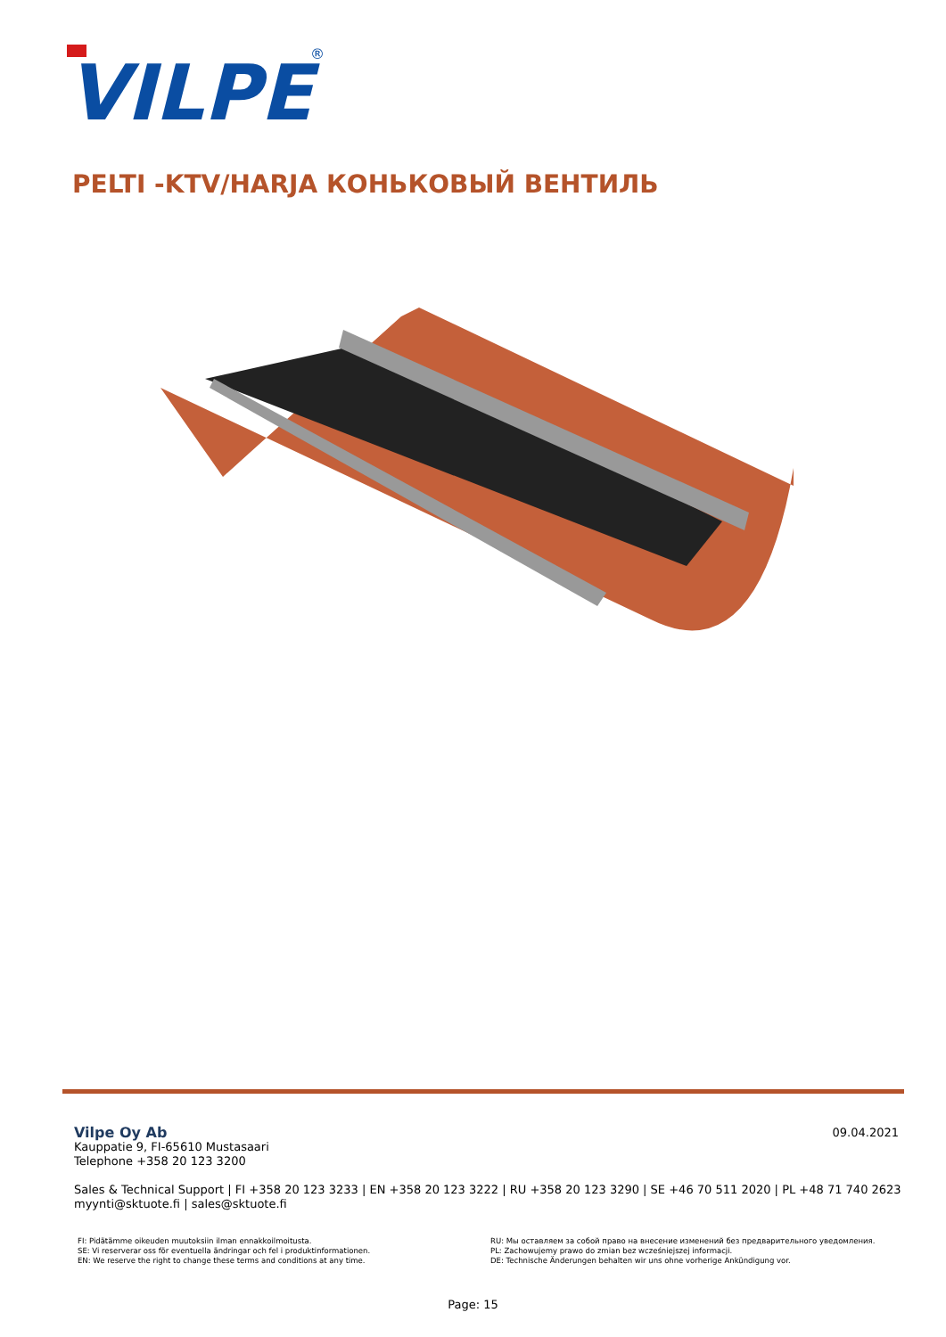VILPE
®
PELTI -KTV/HARJA КОНЬКОВЫЙ ВЕНТИЛЬ
09.04.2021
Vilpe Oy Ab
Kauppatie 9, FI-65610 Mustasaari
Telephone +358 20 123 3200
Sales & Technical Support | FI +358 20 123 3233 | EN +358 20 123 3222 | RU +358 20 123 3290 | SE +46 70 511 2020 | PL +48 71 740 2623
myynti@sktuote.fi | sales@sktuote.fi
FI: Pidätämme oikeuden muutoksiin ilman ennakkoilmoitusta.
SE: Vi reserverar oss för eventuella ändringar och fel i produktinformationen.
EN: We reserve the right to change these terms and conditions at any time.
RU: Мы оставляем за собой право на внесение изменений без предварительного уведомления.
PL: Zachowujemy prawo do zmian bez wcześniejszej informacji.
DE: Technische Änderungen behalten wir uns ohne vorherige Ankündigung vor.
Page: 15